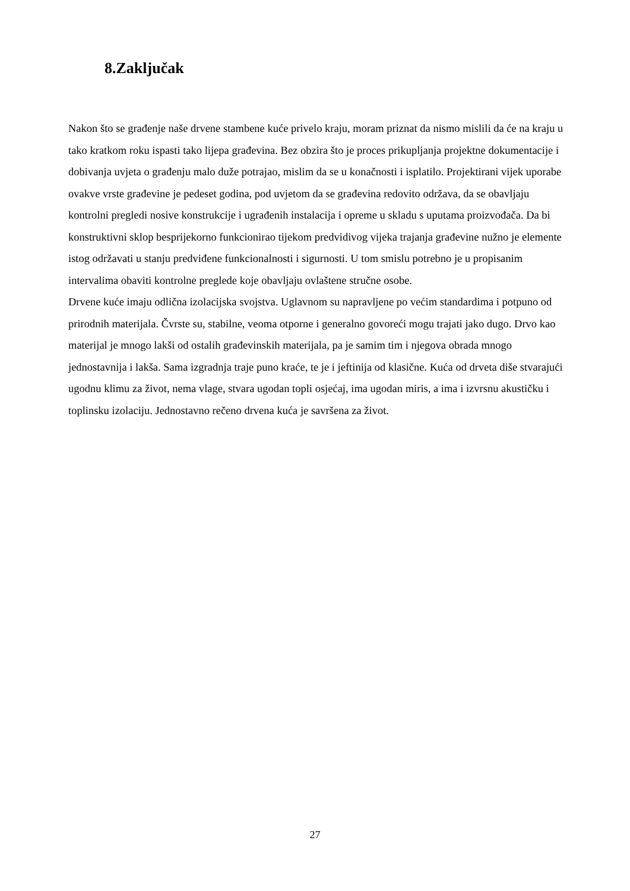8.Zaključak
Nakon što se građenje naše drvene stambene kuće privelo kraju, moram priznat da nismo mislili da će na kraju u tako kratkom roku ispasti tako lijepa građevina. Bez obzira što je proces prikupljanja projektne dokumentacije i dobivanja uvjeta o građenju malo duže potrajao, mislim da se u konačnosti i isplatilo. Projektirani vijek uporabe ovakve vrste građevine je pedeset godina, pod uvjetom da se građevina redovito održava, da se obavljaju kontrolni pregledi nosive konstrukcije i ugrađenih instalacija i opreme u skladu s uputama proizvođača. Da bi konstruktivni sklop besprijekorno funkcionirao tijekom predvidivog vijeka trajanja građevine nužno je elemente istog održavati u stanju predviđene funkcionalnosti i sigurnosti. U tom smislu potrebno je u propisanim intervalima obaviti kontrolne preglede koje obavljaju ovlaštene stručne osobe.
Drvene kuće imaju odlična izolacijska svojstva. Uglavnom su napravljene po većim standardima i potpuno od prirodnih materijala. Čvrste su, stabilne, veoma otporne i generalno govoreći mogu trajati jako dugo. Drvo kao materijal je mnogo lakši od ostalih građevinskih materijala, pa je samim tim i njegova obrada mnogo jednostavnija i lakša. Sama izgradnja traje puno kraće, te je i jeftinija od klasične. Kuća od drveta diše stvarajući ugodnu klimu za život, nema vlage, stvara ugodan topli osjećaj, ima ugodan miris, a ima i izvrsnu akustičku i toplinsku izolaciju. Jednostavno rečeno drvena kuća je savršena za život.
27